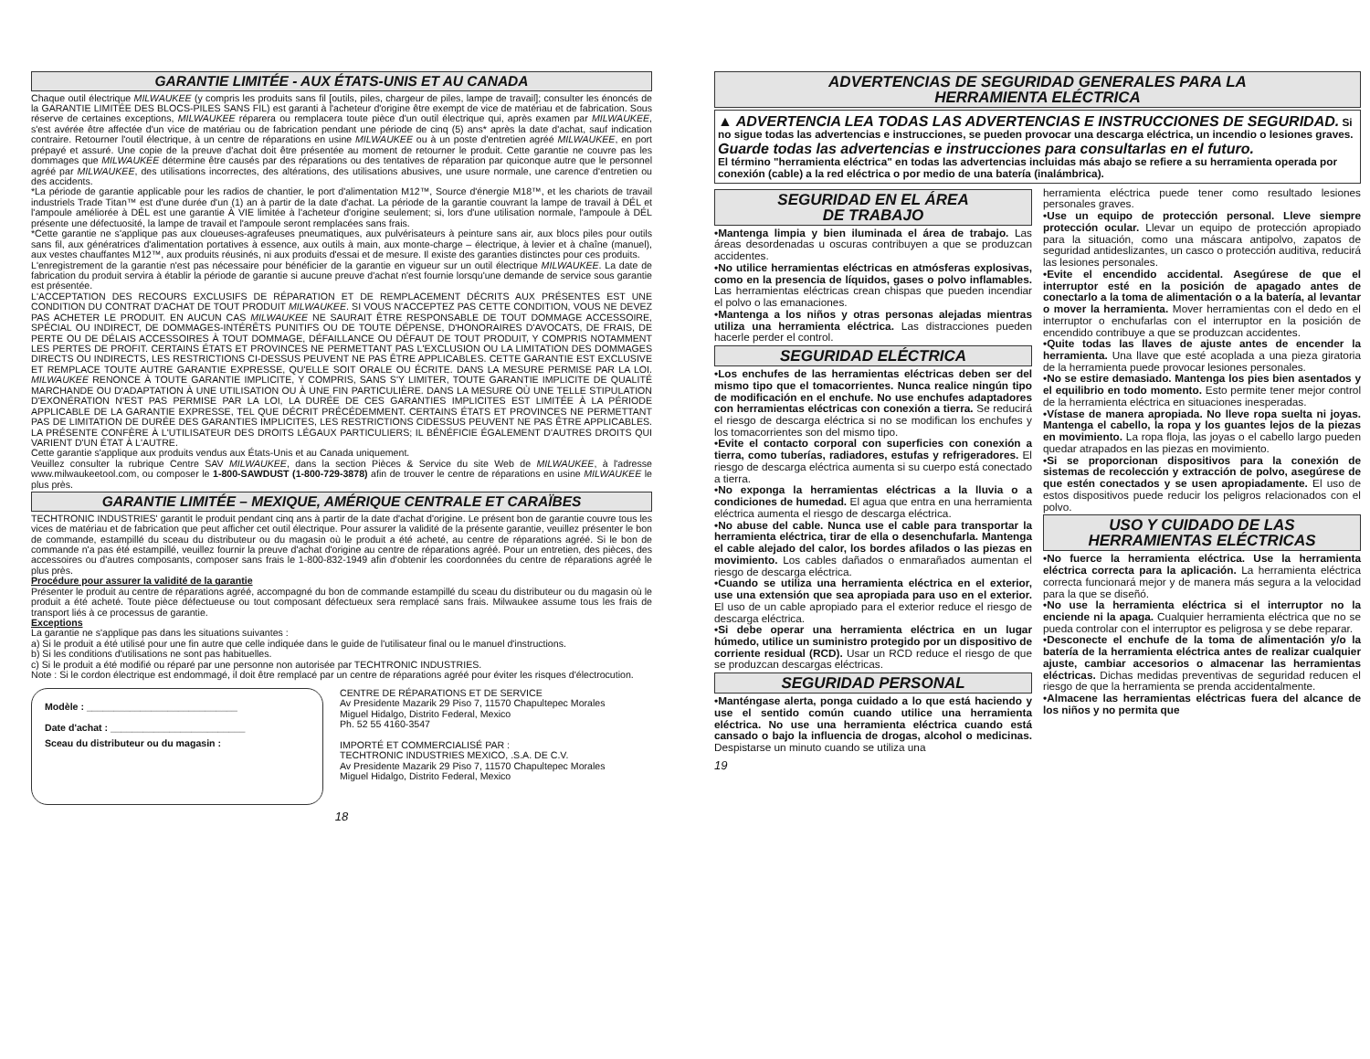GARANTIE LIMITÉE - AUX ÉTATS-UNIS ET AU CANADA
Chaque outil électrique MILWAUKEE (y compris les produits sans fil [outils, piles, chargeur de piles, lampe de travail]; consulter les énoncés de la GARANTIE LIMITÉE DES BLOCS-PILES SANS FIL) est garanti à l'acheteur d'origine être exempt de vice de matériau et de fabrication. Sous réserve de certaines exceptions, MILWAUKEE réparera ou remplacera toute pièce d'un outil électrique qui, après examen par MILWAUKEE, s'est avérée être affectée d'un vice de matériau ou de fabrication pendant une période de cinq (5) ans* après la date d'achat, sauf indication contraire. Retourner l'outil électrique, à un centre de réparations en usine MILWAUKEE ou à un poste d'entretien agréé MILWAUKEE, en port prépayé et assuré. Une copie de la preuve d'achat doit être présentée au moment de retourner le produit. Cette garantie ne couvre pas les dommages que MILWAUKEE détermine être causés par des réparations ou des tentatives de réparation par quiconque autre que le personnel agréé par MILWAUKEE, des utilisations incorrectes, des altérations, des utilisations abusives, une usure normale, une carence d'entretien ou des accidents.
*La période de garantie applicable pour les radios de chantier, le port d'alimentation M12™, Source d'énergie M18™, et les chariots de travail industriels Trade Titan™ est d'une durée d'un (1) an à partir de la date d'achat. La période de la garantie couvrant la lampe de travail à DÉL et l'ampoule améliorée à DÉL est une garantie À VIE limitée à l'acheteur d'origine seulement; si, lors d'une utilisation normale, l'ampoule à DÉL présente une défectuosité, la lampe de travail et l'ampoule seront remplacées sans frais.
*Cette garantie ne s'applique pas aux cloueuses-agrafeuses pneumatiques, aux pulvérisateurs à peinture sans air, aux blocs piles pour outils sans fil, aux génératrices d'alimentation portatives à essence, aux outils à main, aux monte-charge – électrique, à levier et à chaîne (manuel), aux vestes chauffantes M12™, aux produits réusinés, ni aux produits d'essai et de mesure. Il existe des garanties distinctes pour ces produits.
L'enregistrement de la garantie n'est pas nécessaire pour bénéficier de la garantie en vigueur sur un outil électrique MILWAUKEE. La date de fabrication du produit servira à établir la période de garantie si aucune preuve d'achat n'est fournie lorsqu'une demande de service sous garantie est présentée.
L'ACCEPTATION DES RECOURS EXCLUSIFS DE RÉPARATION ET DE REMPLACEMENT DÉCRITS AUX PRÉSENTES EST UNE CONDITION DU CONTRAT D'ACHAT DE TOUT PRODUIT MILWAUKEE. SI VOUS N'ACCEPTEZ PAS CETTE CONDITION, VOUS NE DEVEZ PAS ACHETER LE PRODUIT. EN AUCUN CAS MILWAUKEE NE SAURAIT ÊTRE RESPONSABLE DE TOUT DOMMAGE ACCESSOIRE, SPÉCIAL OU INDIRECT, DE DOMMAGES-INTÉRÊTS PUNITIFS OU DE TOUTE DÉPENSE, D'HONORAIRES D'AVOCATS, DE FRAIS, DE PERTE OU DE DÉLAIS ACCESSOIRES À TOUT DOMMAGE, DÉFAILLANCE OU DÉFAUT DE TOUT PRODUIT, Y COMPRIS NOTAMMENT LES PERTES DE PROFIT. CERTAINS ÉTATS ET PROVINCES NE PERMETTANT PAS L'EXCLUSION OU LA LIMITATION DES DOMMAGES DIRECTS OU INDIRECTS, LES RESTRICTIONS CI-DESSUS PEUVENT NE PAS ÊTRE APPLICABLES. CETTE GARANTIE EST EXCLUSIVE ET REMPLACE TOUTE AUTRE GARANTIE EXPRESSE, QU'ELLE SOIT ORALE OU ÉCRITE. DANS LA MESURE PERMISE PAR LA LOI. MILWAUKEE RENONCE À TOUTE GARANTIE IMPLICITE, Y COMPRIS, SANS S'Y LIMITER, TOUTE GARANTIE IMPLICITE DE QUALITÉ MARCHANDE OU D'ADAPTATION À UNE UTILISATION OU À UNE FIN PARTICULIÈRE. DANS LA MESURE OÙ UNE TELLE STIPULATION D'EXONÉRATION N'EST PAS PERMISE PAR LA LOI, LA DURÉE DE CES GARANTIES IMPLICITES EST LIMITÉE À LA PÉRIODE APPLICABLE DE LA GARANTIE EXPRESSE, TEL QUE DÉCRIT PRÉCÉDEMMENT. CERTAINS ÉTATS ET PROVINCES NE PERMETTANT PAS DE LIMITATION DE DURÉE DES GARANTIES IMPLICITES, LES RESTRICTIONS CIDESSUS PEUVENT NE PAS ÊTRE APPLICABLES. LA PRÉSENTE CONFÈRE À L'UTILISATEUR DES DROITS LÉGAUX PARTICULIERS; IL BÉNÉFICIE ÉGALEMENT D'AUTRES DROITS QUI VARIENT D'UN ÉTAT À L'AUTRE.
Cette garantie s'applique aux produits vendus aux États-Unis et au Canada uniquement.
Veuillez consulter la rubrique Centre SAV MILWAUKEE, dans la section Pièces & Service du site Web de MILWAUKEE, à l'adresse www.milwaukeetool.com, ou composer le 1-800-SAWDUST (1-800-729-3878) afin de trouver le centre de réparations en usine MILWAUKEE le plus près.
GARANTIE LIMITÉE – MEXIQUE, AMÉRIQUE CENTRALE ET CARAÏBES
TECHTRONIC INDUSTRIES' garantit le produit pendant cinq ans à partir de la date d'achat d'origine. Le présent bon de garantie couvre tous les vices de matériau et de fabrication que peut afficher cet outil électrique. Pour assurer la validité de la présente garantie, veuillez présenter le bon de commande, estampillé du sceau du distributeur ou du magasin où le produit a été acheté, au centre de réparations agréé. Si le bon de commande n'a pas été estampillé, veuillez fournir la preuve d'achat d'origine au centre de réparations agréé. Pour un entretien, des pièces, des accessoires ou d'autres composants, composer sans frais le 1-800-832-1949 afin d'obtenir les coordonnées du centre de réparations agréé le plus près.
Procédure pour assurer la validité de la garantie
Présenter le produit au centre de réparations agréé, accompagné du bon de commande estampillé du sceau du distributeur ou du magasin où le produit a été acheté. Toute pièce défectueuse ou tout composant défectueux sera remplacé sans frais. Milwaukee assume tous les frais de transport liés à ce processus de garantie.
Exceptions
La garantie ne s'applique pas dans les situations suivantes :
a) Si le produit a été utilisé pour une fin autre que celle indiquée dans le guide de l'utilisateur final ou le manuel d'instructions.
b) Si les conditions d'utilisations ne sont pas habituelles.
c) Si le produit a été modifié ou réparé par une personne non autorisée par TECHTRONIC INDUSTRIES.
Note : Si le cordon électrique est endommagé, il doit être remplacé par un centre de réparations agréé pour éviter les risques d'électrocution.
Modèle : ____________________________
Date d'achat : _________________________
Sceau du distributeur ou du magasin :
CENTRE DE RÉPARATIONS ET DE SERVICE
Av Presidente Mazarik 29 Piso 7, 11570 Chapultepec Morales
Miguel Hidalgo, Distrito Federal, Mexico
Ph. 52 55 4160-3547
IMPORTÉ ET COMMERCIALISÉ PAR :
TECHTRONIC INDUSTRIES MEXICO, .S.A. DE C.V.
Av Presidente Mazarik 29 Piso 7, 11570 Chapultepec Morales
Miguel Hidalgo, Distrito Federal, Mexico
18
ADVERTENCIAS DE SEGURIDAD GENERALES PARA LA
HERRAMIENTA ELÉCTRICA
▲ ADVERTENCIA LEA TODAS LAS ADVERTENCIAS E INSTRUCCIONES DE SEGURIDAD. Si no sigue todas las advertencias e instrucciones, se pueden provocar una descarga eléctrica, un incendio o lesiones graves.
Guarde todas las advertencias e instrucciones para consultarlas en el futuro.
El término "herramienta eléctrica" en todas las advertencias incluidas más abajo se refiere a su herramienta operada por conexión (cable) a la red eléctrica o por medio de una batería (inalámbrica).
SEGURIDAD EN EL ÁREA
DE TRABAJO
•Mantenga limpia y bien iluminada el área de trabajo. Las áreas desordenadas u oscuras contribuyen a que se produzcan accidentes.
•No utilice herramientas eléctricas en atmósferas explosivas, como en la presencia de líquidos, gases o polvo inflamables. Las herramientas eléctricas crean chispas que pueden incendiar el polvo o las emanaciones.
•Mantenga a los niños y otras personas alejadas mientras utiliza una herramienta eléctrica. Las distracciones pueden hacerle perder el control.
SEGURIDAD ELÉCTRICA
•Los enchufes de las herramientas eléctricas deben ser del mismo tipo que el tomacorrientes. Nunca realice ningún tipo de modificación en el enchufe. No use enchufes adaptadores con herramientas eléctricas con conexión a tierra. Se reducirá el riesgo de descarga eléctrica si no se modifican los enchufes y los tomacorrientes son del mismo tipo.
•Evite el contacto corporal con superficies con conexión a tierra, como tuberías, radiadores, estufas y refrigeradores. El riesgo de descarga eléctrica aumenta si su cuerpo está conectado a tierra.
•No exponga la herramientas eléctricas a la lluvia o a condiciones de humedad. El agua que entra en una herramienta eléctrica aumenta el riesgo de descarga eléctrica.
•No abuse del cable. Nunca use el cable para transportar la herramienta eléctrica, tirar de ella o desenchufarla. Mantenga el cable alejado del calor, los bordes afilados o las piezas en movimiento. Los cables dañados o enmarañados aumentan el riesgo de descarga eléctrica.
•Cuando se utiliza una herramienta eléctrica en el exterior, use una extensión que sea apropiada para uso en el exterior. El uso de un cable apropiado para el exterior reduce el riesgo de descarga eléctrica.
•Si debe operar una herramienta eléctrica en un lugar húmedo, utilice un suministro protegido por un dispositivo de corriente residual (RCD). Usar un RCD reduce el riesgo de que se produzcan descargas eléctricas.
SEGURIDAD PERSONAL
•Manténgase alerta, ponga cuidado a lo que está haciendo y use el sentido común cuando utilice una herramienta eléctrica. No use una herramienta eléctrica cuando está cansado o bajo la influencia de drogas, alcohol o medicinas. Despistarse un minuto cuando se utiliza una
herramienta eléctrica puede tener como resultado lesiones personales graves.
•Use un equipo de protección personal. Lleve siempre protección ocular. Llevar un equipo de protección apropiado para la situación, como una máscara antipolvo, zapatos de seguridad antideslizantes, un casco o protección auditiva, reducirá las lesiones personales.
•Evite el encendido accidental. Asegúrese de que el interruptor esté en la posición de apagado antes de conectarlo a la toma de alimentación o a la batería, al levantar o mover la herramienta. Mover herramientas con el dedo en el interruptor o enchufarlas con el interruptor en la posición de encendido contribuye a que se produzcan accidentes.
•Quite todas las llaves de ajuste antes de encender la herramienta. Una llave que esté acoplada a una pieza giratoria de la herramienta puede provocar lesiones personales.
•No se estire demasiado. Mantenga los pies bien asentados y el equilibrio en todo momento. Esto permite tener mejor control de la herramienta eléctrica en situaciones inesperadas.
•Vístase de manera apropiada. No lleve ropa suelta ni joyas. Mantenga el cabello, la ropa y los guantes lejos de la piezas en movimiento. La ropa floja, las joyas o el cabello largo pueden quedar atrapados en las piezas en movimiento.
•Si se proporcionan dispositivos para la conexión de sistemas de recolección y extracción de polvo, asegúrese de que estén conectados y se usen apropiadamente. El uso de estos dispositivos puede reducir los peligros relacionados con el polvo.
USO Y CUIDADO DE LAS
HERRAMIENTAS ELÉCTRICAS
•No fuerce la herramienta eléctrica. Use la herramienta eléctrica correcta para la aplicación. La herramienta eléctrica correcta funcionará mejor y de manera más segura a la velocidad para la que se diseñó.
•No use la herramienta eléctrica si el interruptor no la enciende ni la apaga. Cualquier herramienta eléctrica que no se pueda controlar con el interruptor es peligrosa y se debe reparar.
•Desconecte el enchufe de la toma de alimentación y/o la batería de la herramienta eléctrica antes de realizar cualquier ajuste, cambiar accesorios o almacenar las herramientas eléctricas. Dichas medidas preventivas de seguridad reducen el riesgo de que la herramienta se prenda accidentalmente.
•Almacene las herramientas eléctricas fuera del alcance de los niños y no permita que
19